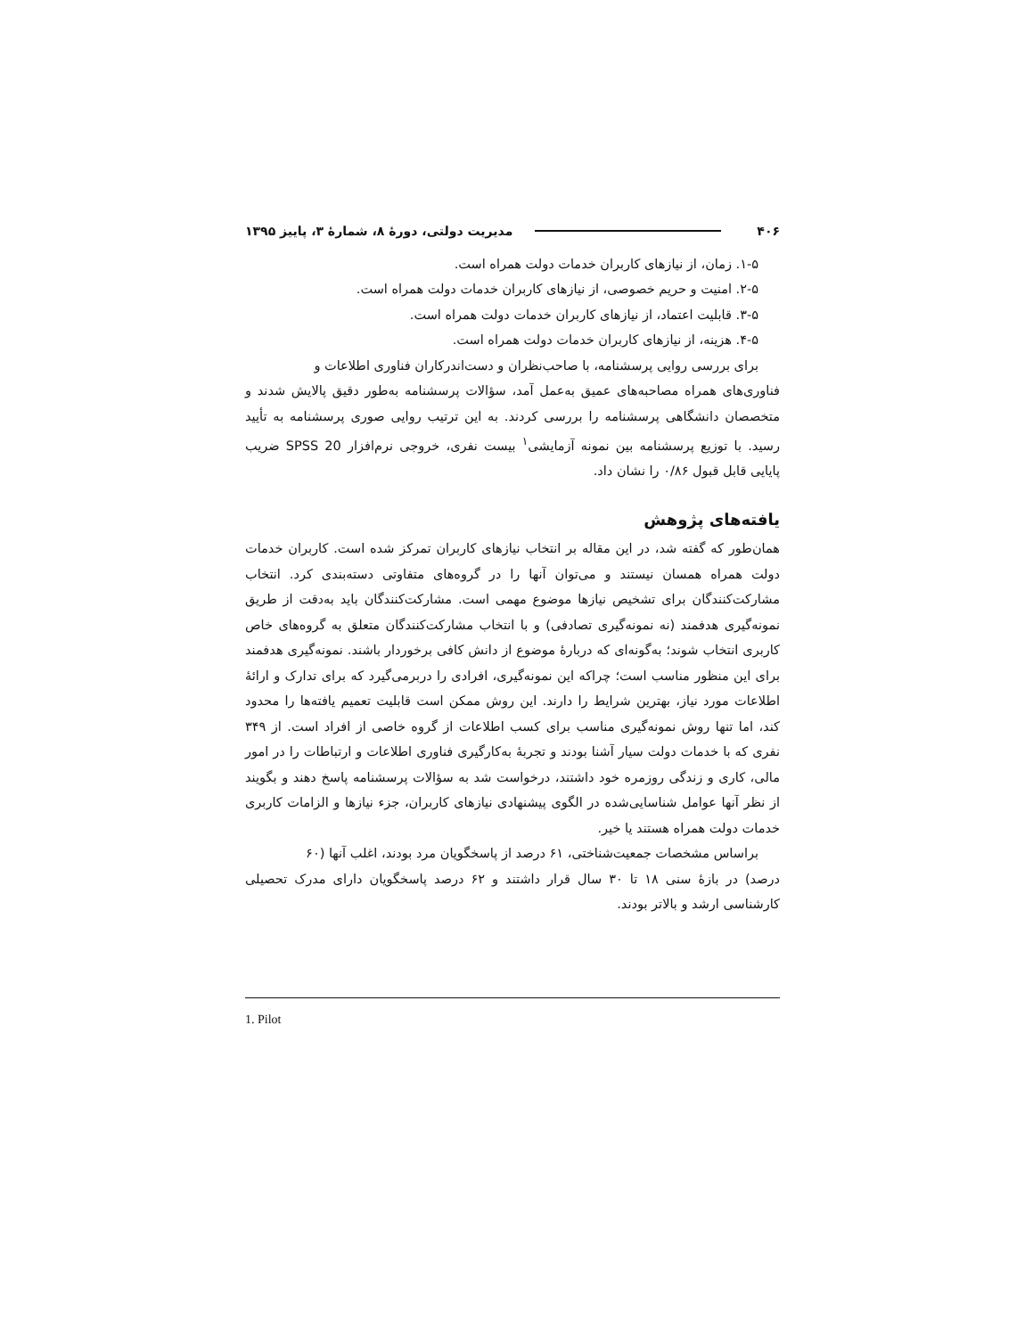۴۰۶ مدیریت دولتی، دورهٔ ۸، شمارهٔ ۳، پاییز ۱۳۹۵
۱-۵. زمان، از نیازهای کاربران خدمات دولت همراه است.
۲-۵. امنیت و حریم خصوصی، از نیازهای کاربران خدمات دولت همراه است.
۳-۵. قابلیت اعتماد، از نیازهای کاربران خدمات دولت همراه است.
۴-۵. هزینه، از نیازهای کاربران خدمات دولت همراه است.
برای بررسی روایی پرسشنامه، با صاحب‌نظران و دست‌اندرکاران فناوری اطلاعات و
فناوری‌های همراه مصاحبه‌های عمیق به‌عمل آمد، سؤالات پرسشنامه به‌طور دقیق پالایش شدند و متخصصان دانشگاهی پرسشنامه را بررسی کردند. به این ترتیب روایی صوری پرسشنامه به تأیید رسید. با توزیع پرسشنامه بین نمونه آزمایشی<sup>۱</sup> بیست نفری، خروجی نرم‌افزار SPSS 20 ضریب پایایی قابل قبول ۰/۸۶ را نشان داد.
یافته‌های پژوهش
همان‌طور که گفته شد، در این مقاله بر انتخاب نیازهای کاربران تمرکز شده است. کاربران خدمات دولت همراه همسان نیستند و می‌توان آنها را در گروه‌های متفاوتی دسته‌بندی کرد. انتخاب مشارکت‌کنندگان برای تشخیص نیازها موضوع مهمی است. مشارکت‌کنندگان باید به‌دقت از طریق نمونه‌گیری هدفمند (نه نمونه‌گیری تصادفی) و با انتخاب مشارکت‌کنندگان متعلق به گروه‌های خاص کاربری انتخاب شوند؛ به‌گونه‌ای که دربارهٔ موضوع از دانش کافی برخوردار باشند. نمونه‌گیری هدفمند برای این منظور مناسب است؛ چراکه این نمونه‌گیری، افرادی را دربرمی‌گیرد که برای تدارک و ارائهٔ اطلاعات مورد نیاز، بهترین شرایط را دارند. این روش ممکن است قابلیت تعمیم یافته‌ها را محدود کند، اما تنها روش نمونه‌گیری مناسب برای کسب اطلاعات از گروه خاصی از افراد است. از ۳۴۹ نفری که با خدمات دولت سیار آشنا بودند و تجربهٔ به‌کارگیری فناوری اطلاعات و ارتباطات را در امور مالی، کاری و زندگی روزمره خود داشتند، درخواست شد به سؤالات پرسشنامه پاسخ دهند و بگویند از نظر آنها عوامل شناسایی‌شده در الگوی پیشنهادی نیازهای کاربران، جزء نیازها و الزامات کاربری خدمات دولت همراه هستند یا خیر.
براساس مشخصات جمعیت‌شناختی، ۶۱ درصد از پاسخگویان مرد بودند، اغلب آنها (۶۰
درصد) در بازهٔ سنی ۱۸ تا ۳۰ سال قرار داشتند و ۶۲ درصد پاسخگویان دارای مدرک تحصیلی کارشناسی ارشد و بالاتر بودند.
1. Pilot